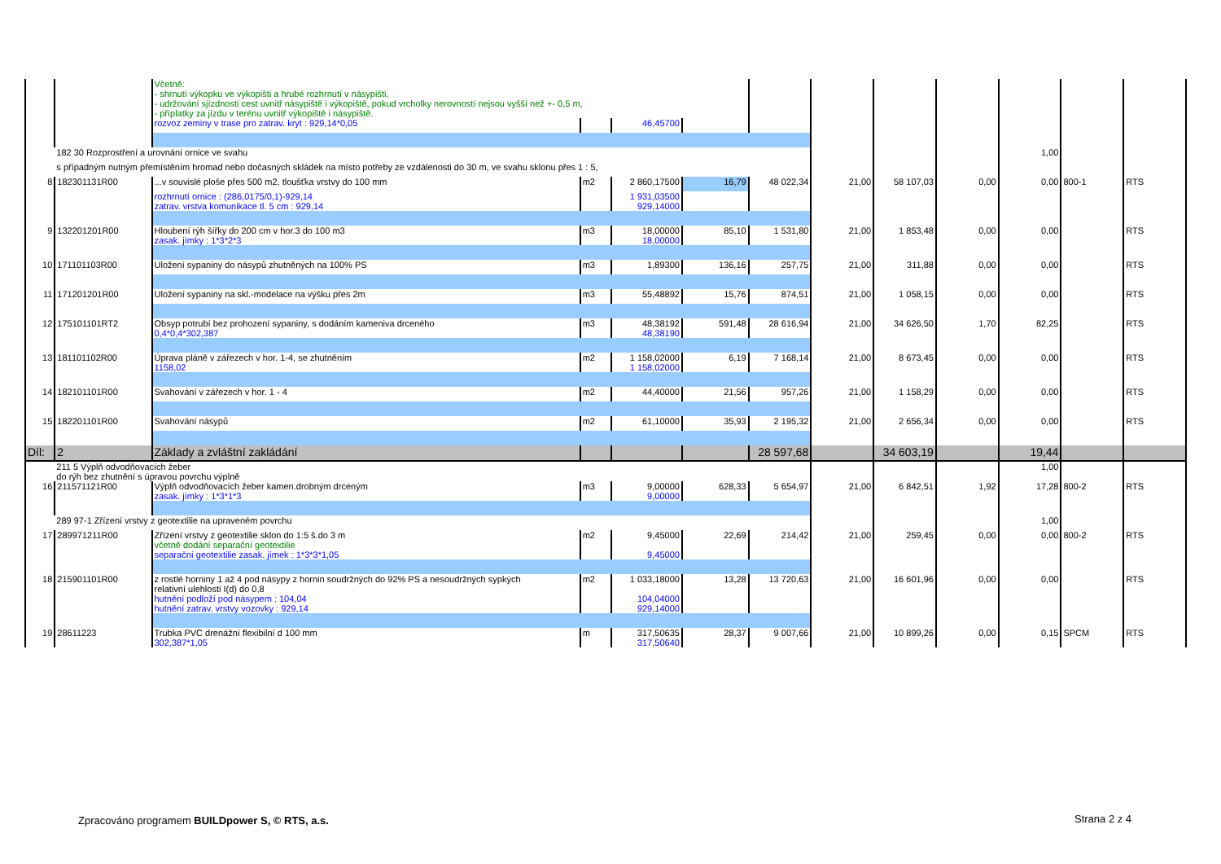| | | Včetně: - shrnutí výkopku ve výkopišti a hrubé rozhrnutí v násypišti, - udržování sjízdnosti cest uvnitř násypiště i výkopiště, pokud vrcholky nerovností nejsou vyšší než +- 0,5 m, - příplatky za jízdu v terénu uvnitř výkopiště i násypiště. | | | | | | | | | | |
| | | rozvoz zeminy v trase pro zatrav. kryt : 929,14*0,05 | | 46,45700 | | | | | | | | |
| | 182 30 Rozprostření a urovnání ornice ve svahu | | | | | | | | | 1,00 | | |
| | s případným nutným přemístěním hromad nebo dočasných skládek na místo potřeby ze vzdálenosti do 30 m, ve svahu sklonu přes 1 : 5, | | | | | | | | | | | |
| 8 | 182301131R00 | ...v souvislé ploše přes 500 m2, tloušťka vrstvy do 100 mm | m2 | 2 860,17500 | 16,79 | 48 022,34 | 21,00 | 58 107,03 | 0,00 | 0,00 | 800-1 | RTS |
| | | rozhrnutí ornice : (286,0175/0,1)-929,14 zatrav. vrstva komunikace tl. 5 cm : 929,14 | | 1 931,03500 929,14000 | | | | | | | | |
| 9 | 132201201R00 | Hloubení rýh šířky do 200 cm v hor.3 do 100 m3 zasak. jímky : 1*3*2*3 | m3 | 18,00000 18,00000 | 85,10 | 1 531,80 | 21,00 | 1 853,48 | 0,00 | 0,00 | | RTS |
| 10 | 171101103R00 | Uložení sypaniny do násypů zhutněných na 100% PS | m3 | 1,89300 | 136,16 | 257,75 | 21,00 | 311,88 | 0,00 | 0,00 | | RTS |
| 11 | 171201201R00 | Uložení sypaniny na skl.-modelace na výšku přes 2m | m3 | 55,48892 | 15,76 | 874,51 | 21,00 | 1 058,15 | 0,00 | 0,00 | | RTS |
| 12 | 175101101RT2 | Obsyp potrubí bez prohození sypaniny, s dodáním kameniva drceného 0,4*0,4*302,387 | m3 | 48,38192 48,38190 | 591,48 | 28 616,94 | 21,00 | 34 626,50 | 1,70 | 82,25 | | RTS |
| 13 | 181101102R00 | Úprava pláně v zářezech v hor. 1-4, se zhutněním 1158,02 | m2 | 1 158,02000 1 158,02000 | 6,19 | 7 168,14 | 21,00 | 8 673,45 | 0,00 | 0,00 | | RTS |
| 14 | 182101101R00 | Svahování v zářezech v hor. 1 - 4 | m2 | 44,40000 | 21,56 | 957,26 | 21,00 | 1 158,29 | 0,00 | 0,00 | | RTS |
| 15 | 182201101R00 | Svahování násypů | m2 | 61,10000 | 35,93 | 2 195,32 | 21,00 | 2 656,34 | 0,00 | 0,00 | | RTS |
| Díl: | 2 | Základy a zvláštní zakládání | | | | 28 597,68 | | 34 603,19 | | 19,44 | | |
| | 211 5 Výplň odvodňovacích žeber do rýh bez zhutnění s úpravou povrchu výplně | | | | | | | | | 1,00 | | |
| 16 | 211571121R00 | Výplň odvodňovacích žeber kamen.drobným drceným zasak. jímky : 1*3*1*3 | m3 | 9,00000 9,00000 | 628,33 | 5 654,97 | 21,00 | 6 842,51 | 1,92 | 17,28 | 800-2 | RTS |
| | 289 97-1 Zřízení vrstvy z geotextilie na upraveném povrchu | | | | | | | | | 1,00 | | |
| 17 | 289971211R00 | Zřízení vrstvy z geotextilie sklon do 1:5 š.do 3 m včetně dodání separační geotextilie separační geotextilie zasak. jímek : 1*3*3*1,05 | m2 | 9,45000 9,45000 | 22,69 | 214,42 | 21,00 | 259,45 | 0,00 | 0,00 | 800-2 | RTS |
| 18 | 215901101R00 | z rostlé horniny 1 až 4 pod násypy z hornin soudržných do 92% PS a nesoudržných sypkých relativní ulehlosti I(d) do 0,8 hutnění podloží pod násypem : 104,04 hutnění zatrav. vrstvy vozovky : 929,14 | m2 | 1 033,18000 104,04000 929,14000 | 13,28 | 13 720,63 | 21,00 | 16 601,96 | 0,00 | 0,00 | | RTS |
| 19 | 28611223 | Trubka PVC drenážní flexibilní d 100 mm 302,387*1,05 | m | 317,50635 317,50640 | 28,37 | 9 007,66 | 21,00 | 10 899,26 | 0,00 | 0,15 | SPCM | RTS |
Zpracováno programem BUILDpower S, © RTS, a.s.
Strana 2 z 4